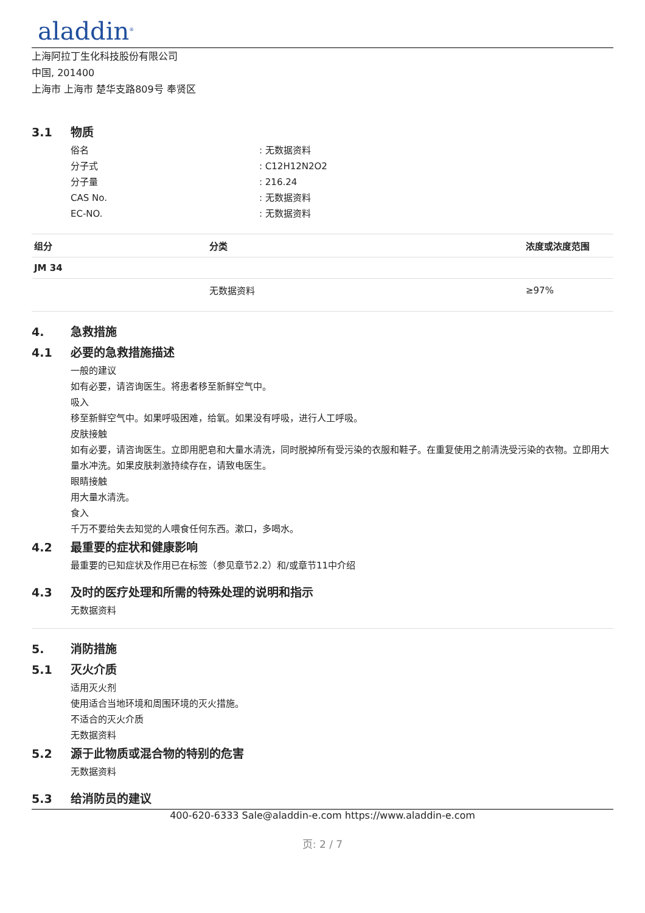aladdin<sup>®</sup>
上海阿拉丁生化科技股份有限公司
中国, 201400
上海市 上海市 楚华支路809号 奉贤区
3.1 物质
俗名 : 无数据资料
分子式 : C12H12N2O2
分子量 : 216.24
CAS No. : 无数据资料
EC-NO. : 无数据资料
| 组分 | 分类 | 浓度或浓度范围 |
| --- | --- | --- |
| JM 34 | | |
| | 无数据资料 | ≥97% |
4. 急救措施
4.1 必要的急救措施描述
一般的建议
如有必要，请咨询医生。将患者移至新鲜空气中。
吸入
移至新鲜空气中。如果呼吸困难，给氧。如果没有呼吸，进行人工呼吸。
皮肤接触
如有必要，请咨询医生。立即用肥皂和大量水清洗，同时脱掉所有受污染的衣服和鞋子。在重复使用之前清洗受污染的衣物。立即用大量水冲洗。如果皮肤刺激持续存在，请致电医生。
眼睛接触
用大量水清洗。
食入
千万不要给失去知觉的人喂食任何东西。漱口，多喝水。
4.2 最重要的症状和健康影响
最重要的已知症状及作用已在标签（参见章节2.2）和/或章节11中介绍
4.3 及时的医疗处理和所需的特殊处理的说明和指示
无数据资料
5. 消防措施
5.1 灭火介质
适用灭火剂
使用适合当地环境和周围环境的灭火措施。
不适合的灭火介质
无数据资料
5.2 源于此物质或混合物的特别的危害
无数据资料
5.3 给消防员的建议
400-620-6333 Sale@aladdin-e.com https://www.aladdin-e.com
页: 2 / 7